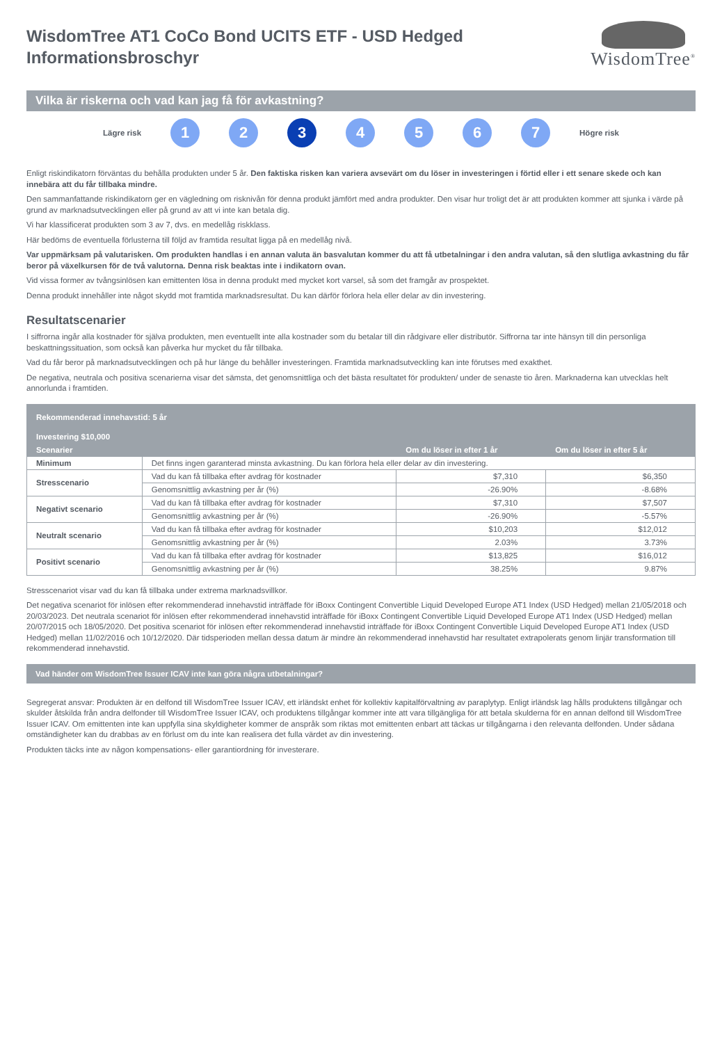WisdomTree AT1 CoCo Bond UCITS ETF - USD Hedged
Informationsbroschyr
WisdomTree<sup>®</sup>
Vilka är riskerna och vad kan jag få för avkastning?
Lägre risk
1 2 3 4 5 6 7
Högre risk
Enligt riskindikatorn förväntas du behålla produkten under 5 år. Den faktiska risken kan variera avsevärt om du löser in investeringen i förtid eller i ett senare skede och kan innebära att du får tillbaka mindre.
Den sammanfattande riskindikatorn ger en vägledning om risknivån för denna produkt jämfört med andra produkter. Den visar hur troligt det är att produkten kommer att sjunka i värde på grund av marknadsutvecklingen eller på grund av att vi inte kan betala dig.
Vi har klassificerat produkten som 3 av 7, dvs. en medellåg riskklass.
Här bedöms de eventuella förlusterna till följd av framtida resultat ligga på en medellåg nivå.
Var uppmärksam på valutarisken. Om produkten handlas i en annan valuta än basvalutan kommer du att få utbetalningar i den andra valutan, så den slutliga avkastning du får beror på växelkursen för de två valutorna. Denna risk beaktas inte i indikatorn ovan.
Vid vissa former av tvångsinlösen kan emittenten lösa in denna produkt med mycket kort varsel, så som det framgår av prospektet.
Denna produkt innehåller inte något skydd mot framtida marknadsresultat. Du kan därför förlora hela eller delar av din investering.
Resultatscenarier
I siffrorna ingår alla kostnader för själva produkten, men eventuellt inte alla kostnader som du betalar till din rådgivare eller distributör. Siffrorna tar inte hänsyn till din personliga beskattningssituation, som också kan påverka hur mycket du får tillbaka.
Vad du får beror på marknadsutvecklingen och på hur länge du behåller investeringen. Framtida marknadsutveckling kan inte förutses med exakthet.
De negativa, neutrala och positiva scenarierna visar det sämsta, det genomsnittliga och det bästa resultatet för produkten/ under de senaste tio åren. Marknaderna kan utvecklas helt annorlunda i framtiden.
| Rekommenderad innehavstid: 5 år | | | |
| --- | --- | --- | --- |
| Investering $10,000 | | | |
| Scenarier | | Om du löser in efter 1 år | Om du löser in efter 5 år |
| Minimum | Det finns ingen garanterad minsta avkastning. Du kan förlora hela eller delar av din investering. | | |
| Stresscenario | Vad du kan få tillbaka efter avdrag för kostnader | $7,310 | $6,350 |
| | Genomsnittlig avkastning per år (%) | -26.90% | -8.68% |
| Negativt scenario | Vad du kan få tillbaka efter avdrag för kostnader | $7,310 | $7,507 |
| | Genomsnittlig avkastning per år (%) | -26.90% | -5.57% |
| Neutralt scenario | Vad du kan få tillbaka efter avdrag för kostnader | $10,203 | $12,012 |
| | Genomsnittlig avkastning per år (%) | 2.03% | 3.73% |
| Positivt scenario | Vad du kan få tillbaka efter avdrag för kostnader | $13,825 | $16,012 |
| | Genomsnittlig avkastning per år (%) | 38.25% | 9.87% |
Stresscenariot visar vad du kan få tillbaka under extrema marknadsvillkor.
Det negativa scenariot för inlösen efter rekommenderad innehavstid inträffade för iBoxx Contingent Convertible Liquid Developed Europe AT1 Index (USD Hedged) mellan 21/05/2018 och 20/03/2023. Det neutrala scenariot för inlösen efter rekommenderad innehavstid inträffade för iBoxx Contingent Convertible Liquid Developed Europe AT1 Index (USD Hedged) mellan 20/07/2015 och 18/05/2020. Det positiva scenariot för inlösen efter rekommenderad innehavstid inträffade för iBoxx Contingent Convertible Liquid Developed Europe AT1 Index (USD Hedged) mellan 11/02/2016 och 10/12/2020. Där tidsperioden mellan dessa datum är mindre än rekommenderad innehavstid har resultatet extrapolerats genom linjär transformation till rekommenderad innehavstid.
Vad händer om WisdomTree Issuer ICAV inte kan göra några utbetalningar?
Segregerat ansvar: Produkten är en delfond till WisdomTree Issuer ICAV, ett irländskt enhet för kollektiv kapitalförvaltning av paraplytyp. Enligt irländsk lag hålls produktens tillgångar och skulder åtskilda från andra delfonder till WisdomTree Issuer ICAV, och produktens tillgångar kommer inte att vara tillgängliga för att betala skulderna för en annan delfond till WisdomTree Issuer ICAV. Om emittenten inte kan uppfylla sina skyldigheter kommer de anspråk som riktas mot emittenten enbart att täckas ur tillgångarna i den relevanta delfonden. Under sådana omständigheter kan du drabbas av en förlust om du inte kan realisera det fulla värdet av din investering.
Produkten täcks inte av någon kompensations- eller garantiordning för investerare.